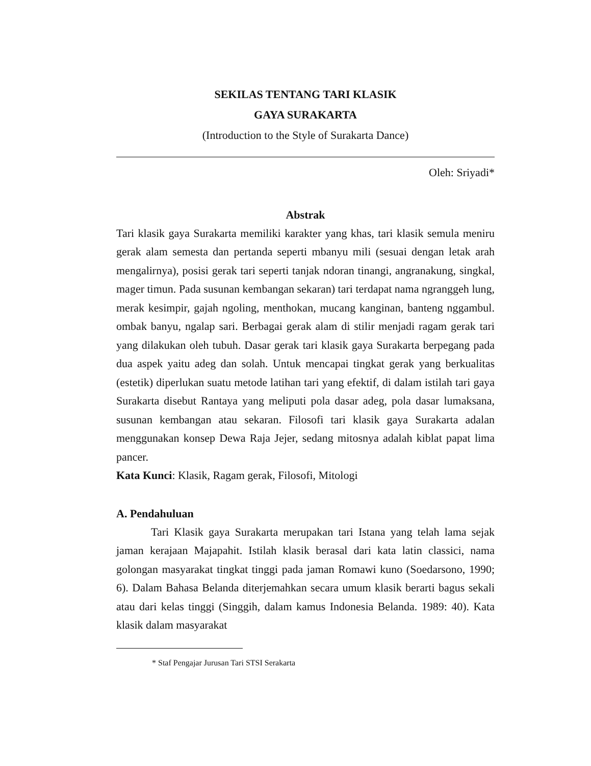SEKILAS TENTANG TARI KLASIK
GAYA SURAKARTA
(Introduction to the Style of Surakarta Dance)
Oleh: Sriyadi*
Abstrak
Tari klasik gaya Surakarta memiliki karakter yang khas, tari klasik semula meniru gerak alam semesta dan pertanda seperti mbanyu mili (sesuai dengan letak arah mengalirnya), posisi gerak tari seperti tanjak ndoran tinangi, angranakung, singkal, mager timun. Pada susunan kembangan sekaran) tari terdapat nama ngranggeh lung, merak kesimpir, gajah ngoling, menthokan, mucang kanginan, banteng nggambul. ombak banyu, ngalap sari. Berbagai gerak alam di stilir menjadi ragam gerak tari yang dilakukan oleh tubuh. Dasar gerak tari klasik gaya Surakarta berpegang pada dua aspek yaitu adeg dan solah. Untuk mencapai tingkat gerak yang berkualitas (estetik) diperlukan suatu metode latihan tari yang efektif, di dalam istilah tari gaya Surakarta disebut Rantaya yang meliputi pola dasar adeg, pola dasar lumaksana, susunan kembangan atau sekaran. Filosofi tari klasik gaya Surakarta adalan menggunakan konsep Dewa Raja Jejer, sedang mitosnya adalah kiblat papat lima pancer.
Kata Kunci: Klasik, Ragam gerak, Filosofi, Mitologi
A. Pendahuluan
Tari Klasik gaya Surakarta merupakan tari Istana yang telah lama sejak jaman kerajaan Majapahit. Istilah klasik berasal dari kata latin classici, nama golongan masyarakat tingkat tinggi pada jaman Romawi kuno (Soedarsono, 1990; 6). Dalam Bahasa Belanda diterjemahkan secara umum klasik berarti bagus sekali atau dari kelas tinggi (Singgih, dalam kamus Indonesia Belanda. 1989: 40). Kata klasik dalam masyarakat
* Staf Pengajar Jurusan Tari STSI Serakarta